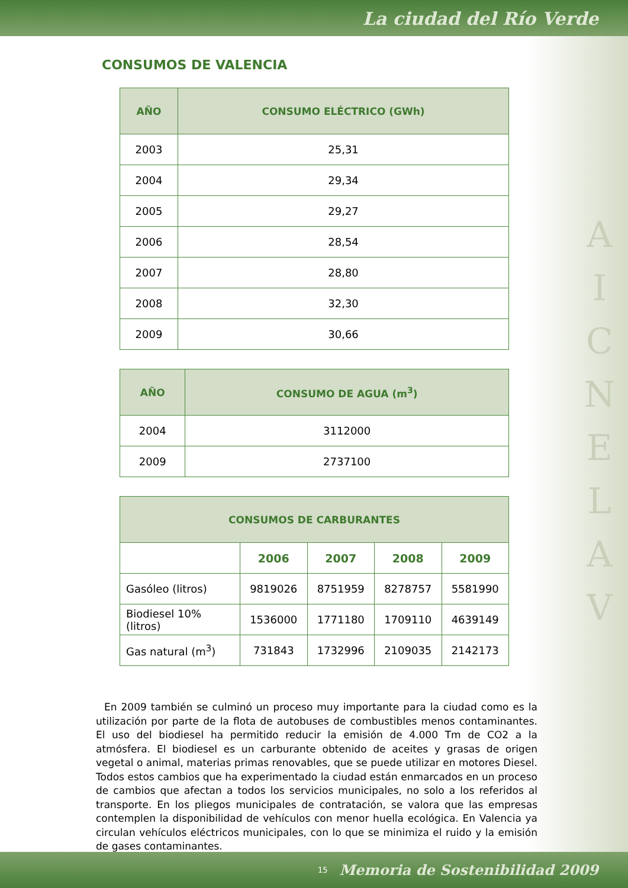La ciudad del Río Verde
A
I
C
N
E
L
A
V
CONSUMOS DE VALENCIA
| AÑO | CONSUMO ELÉCTRICO (GWh) |
| --- | --- |
| 2003 | 25,31 |
| 2004 | 29,34 |
| 2005 | 29,27 |
| 2006 | 28,54 |
| 2007 | 28,80 |
| 2008 | 32,30 |
| 2009 | 30,66 |
| AÑO | CONSUMO DE AGUA (m<sup>3</sup>) |
| --- | --- |
| 2004 | 3112000 |
| 2009 | 2737100 |
| CONSUMOS DE CARBURANTES | | | | |
| --- | --- | --- | --- | --- |
| | 2006 | 2007 | 2008 | 2009 |
| Gasóleo (litros) | 9819026 | 8751959 | 8278757 | 5581990 |
| Biodiesel 10% (litros) | 1536000 | 1771180 | 1709110 | 4639149 |
| Gas natural (m<sup>3</sup>) | 731843 | 1732996 | 2109035 | 2142173 |
En 2009 también se culminó un proceso muy importante para la ciudad como es la utilización por parte de la flota de autobuses de combustibles menos contaminantes. El uso del biodiesel ha permitido reducir la emisión de 4.000 Tm de CO2 a la atmósfera. El biodiesel es un carburante obtenido de aceites y grasas de origen vegetal o animal, materias primas renovables, que se puede utilizar en motores Diesel. Todos estos cambios que ha experimentado la ciudad están enmarcados en un proceso de cambios que afectan a todos los servicios municipales, no solo a los referidos al transporte. En los pliegos municipales de contratación, se valora que las empresas contemplen la disponibilidad de vehículos con menor huella ecológica. En Valencia ya circulan vehículos eléctricos municipales, con lo que se minimiza el ruido y la emisión de gases contaminantes.
15 Memoria de Sostenibilidad 2009